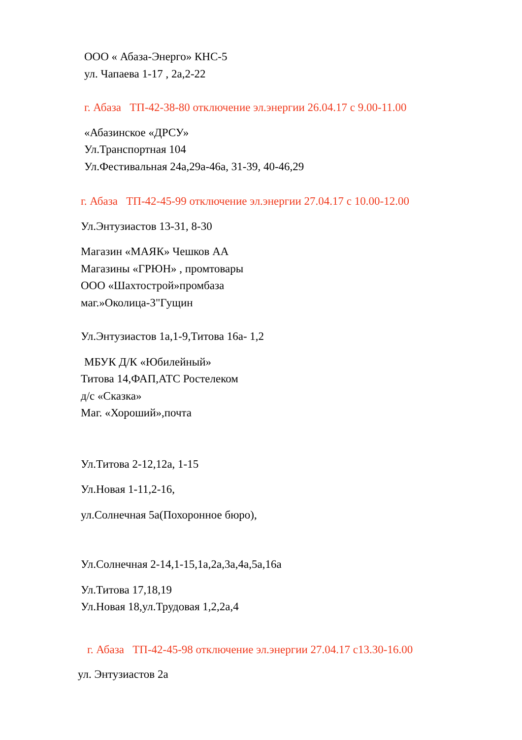ООО « Абаза-Энерго» КНС-5
ул. Чапаева 1-17 , 2а,2-22
г. Абаза ТП-42-38-80 отключение эл.энергии 26.04.17 с 9.00-11.00
«Абазинское «ДРСУ»
Ул.Транспортная 104
Ул.Фестивальная 24а,29а-46а, 31-39, 40-46,29
г. Абаза ТП-42-45-99 отключение эл.энергии 27.04.17 с 10.00-12.00
Ул.Энтузиастов 13-31, 8-30
Магазин «МАЯК» Чешков АА
Магазины «ГРЮН» , промтовары
ООО «Шахтострой»промбаза
маг.»Околица-3"Гущин
Ул.Энтузиастов 1а,1-9,Титова 16а- 1,2
МБУК Д/К «Юбилейный»
Титова 14,ФАП,АТС Ростелеком
д/с «Сказка»
Маг. «Хороший»,почта
Ул.Титова 2-12,12а, 1-15
Ул.Новая 1-11,2-16,
ул.Солнечная 5а(Похоронное бюро),
Ул.Солнечная 2-14,1-15,1а,2а,3а,4а,5а,16а
Ул.Титова 17,18,19
Ул.Новая 18,ул.Трудовая 1,2,2а,4
г. Абаза ТП-42-45-98 отключение эл.энергии 27.04.17 с13.30-16.00
ул. Энтузиастов 2а